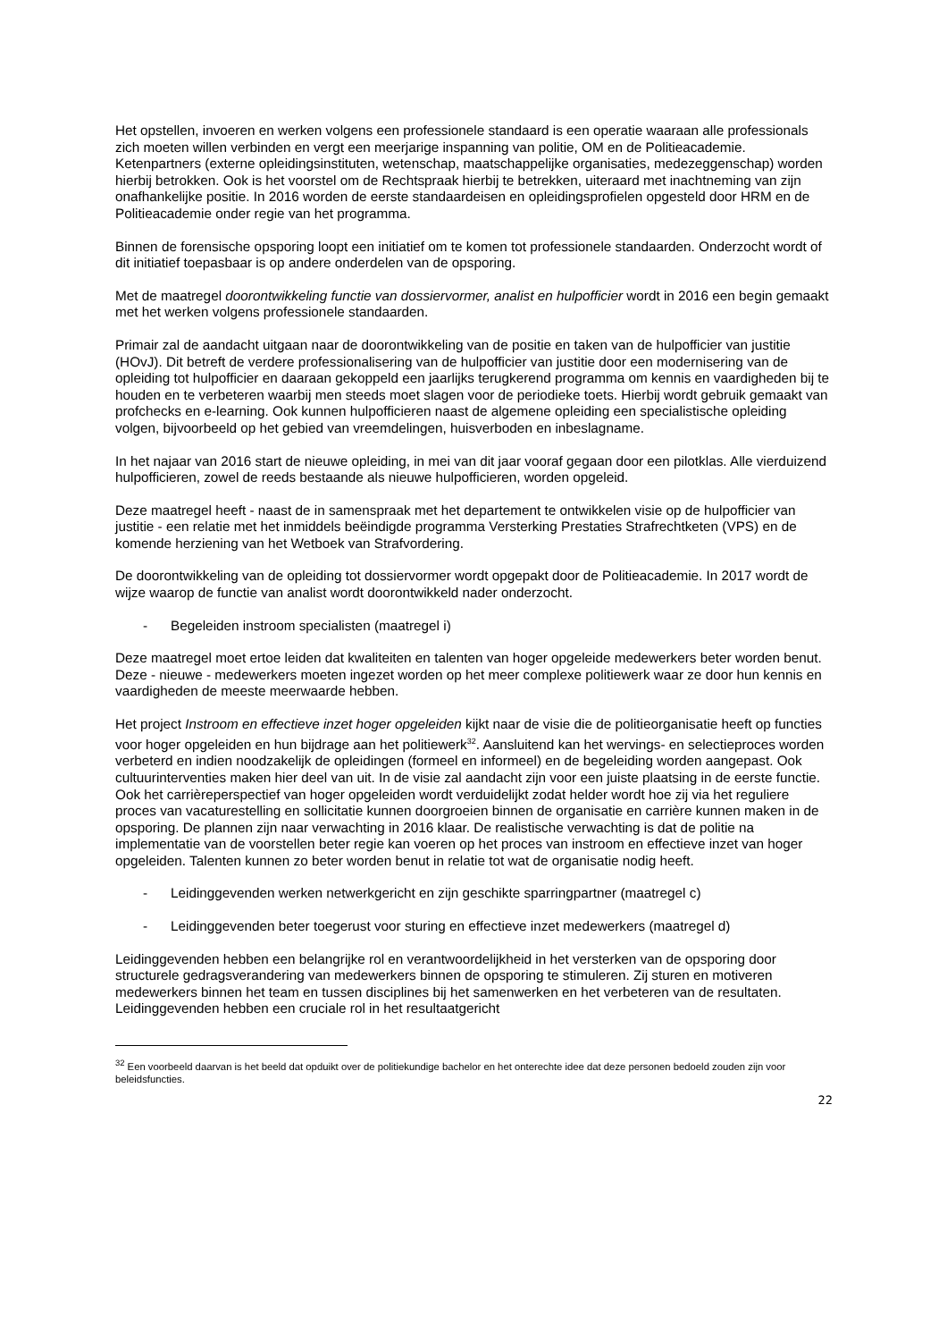Het opstellen, invoeren en werken volgens een professionele standaard is een operatie waaraan alle professionals zich moeten willen verbinden en vergt een meerjarige inspanning van politie, OM en de Politieacademie. Ketenpartners (externe opleidingsinstituten, wetenschap, maatschappelijke organisaties, medezeggenschap) worden hierbij betrokken. Ook is het voorstel om de Rechtspraak hierbij te betrekken, uiteraard met inachtneming van zijn onafhankelijke positie. In 2016 worden de eerste standaardeisen en opleidingsprofielen opgesteld door HRM en de Politieacademie onder regie van het programma.
Binnen de forensische opsporing loopt een initiatief om te komen tot professionele standaarden. Onderzocht wordt of dit initiatief toepasbaar is op andere onderdelen van de opsporing.
Met de maatregel doorontwikkeling functie van dossiervormer, analist en hulpofficier wordt in 2016 een begin gemaakt met het werken volgens professionele standaarden.
Primair zal de aandacht uitgaan naar de doorontwikkeling van de positie en taken van de hulpofficier van justitie (HOvJ). Dit betreft de verdere professionalisering van de hulpofficier van justitie door een modernisering van de opleiding tot hulpofficier en daaraan gekoppeld een jaarlijks terugkerend programma om kennis en vaardigheden bij te houden en te verbeteren waarbij men steeds moet slagen voor de periodieke toets. Hierbij wordt gebruik gemaakt van profchecks en e-learning. Ook kunnen hulpofficieren naast de algemene opleiding een specialistische opleiding volgen, bijvoorbeeld op het gebied van vreemdelingen, huisverboden en inbeslagname.
In het najaar van 2016 start de nieuwe opleiding, in mei van dit jaar vooraf gegaan door een pilotklas. Alle vierduizend hulpofficieren, zowel de reeds bestaande als nieuwe hulpofficieren, worden opgeleid.
Deze maatregel heeft - naast de in samenspraak met het departement te ontwikkelen visie op de hulpofficier van justitie - een relatie met het inmiddels beëindigde programma Versterking Prestaties Strafrechtketen (VPS) en de komende herziening van het Wetboek van Strafvordering.
De doorontwikkeling van de opleiding tot dossiervormer wordt opgepakt door de Politieacademie. In 2017 wordt de wijze waarop de functie van analist wordt doorontwikkeld nader onderzocht.
- Begeleiden instroom specialisten (maatregel i)
Deze maatregel moet ertoe leiden dat kwaliteiten en talenten van hoger opgeleide medewerkers beter worden benut. Deze - nieuwe - medewerkers moeten ingezet worden op het meer complexe politiewerk waar ze door hun kennis en vaardigheden de meeste meerwaarde hebben.
Het project Instroom en effectieve inzet hoger opgeleiden kijkt naar de visie die de politieorganisatie heeft op functies voor hoger opgeleiden en hun bijdrage aan het politiewerk<sup>32</sup>. Aansluitend kan het wervings- en selectieproces worden verbeterd en indien noodzakelijk de opleidingen (formeel en informeel) en de begeleiding worden aangepast. Ook cultuurinterventies maken hier deel van uit. In de visie zal aandacht zijn voor een juiste plaatsing in de eerste functie. Ook het carrièreperspectief van hoger opgeleiden wordt verduidelijkt zodat helder wordt hoe zij via het reguliere proces van vacaturestelling en sollicitatie kunnen doorgroeien binnen de organisatie en carrière kunnen maken in de opsporing. De plannen zijn naar verwachting in 2016 klaar. De realistische verwachting is dat de politie na implementatie van de voorstellen beter regie kan voeren op het proces van instroom en effectieve inzet van hoger opgeleiden. Talenten kunnen zo beter worden benut in relatie tot wat de organisatie nodig heeft.
- Leidinggevenden werken netwerkgericht en zijn geschikte sparringpartner (maatregel c)
- Leidinggevenden beter toegerust voor sturing en effectieve inzet medewerkers (maatregel d)
Leidinggevenden hebben een belangrijke rol en verantwoordelijkheid in het versterken van de opsporing door structurele gedragsverandering van medewerkers binnen de opsporing te stimuleren. Zij sturen en motiveren medewerkers binnen het team en tussen disciplines bij het samenwerken en het verbeteren van de resultaten. Leidinggevenden hebben een cruciale rol in het resultaatgericht
<sup>32</sup> Een voorbeeld daarvan is het beeld dat opduikt over de politiekundige bachelor en het onterechte idee dat deze personen bedoeld zouden zijn voor beleidsfuncties.
22